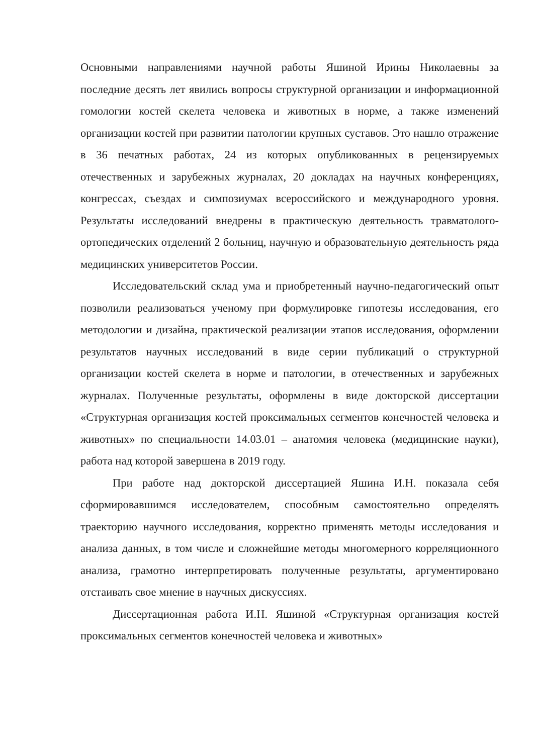Основными направлениями научной работы Яшиной Ирины Николаевны за последние десять лет явились вопросы структурной организации и информационной гомологии костей скелета человека и животных в норме, а также изменений организации костей при развитии патологии крупных суставов. Это нашло отражение в 36 печатных работах, 24 из которых опубликованных в рецензируемых отечественных и зарубежных журналах, 20 докладах на научных конференциях, конгрессах, съездах и симпозиумах всероссийского и международного уровня. Результаты исследований внедрены в практическую деятельность травматолого-ортопедических отделений 2 больниц, научную и образовательную деятельность ряда медицинских университетов России.
Исследовательский склад ума и приобретенный научно-педагогический опыт позволили реализоваться ученому при формулировке гипотезы исследования, его методологии и дизайна, практической реализации этапов исследования, оформлении результатов научных исследований в виде серии публикаций о структурной организации костей скелета в норме и патологии, в отечественных и зарубежных журналах. Полученные результаты, оформлены в виде докторской диссертации «Структурная организация костей проксимальных сегментов конечностей человека и животных» по специальности 14.03.01 – анатомия человека (медицинские науки), работа над которой завершена в 2019 году.
При работе над докторской диссертацией Яшина И.Н. показала себя сформировавшимся исследователем, способным самостоятельно определять траекторию научного исследования, корректно применять методы исследования и анализа данных, в том числе и сложнейшие методы многомерного корреляционного анализа, грамотно интерпретировать полученные результаты, аргументировано отстаивать свое мнение в научных дискуссиях.
Диссертационная работа И.Н. Яшиной «Структурная организация костей проксимальных сегментов конечностей человека и животных»